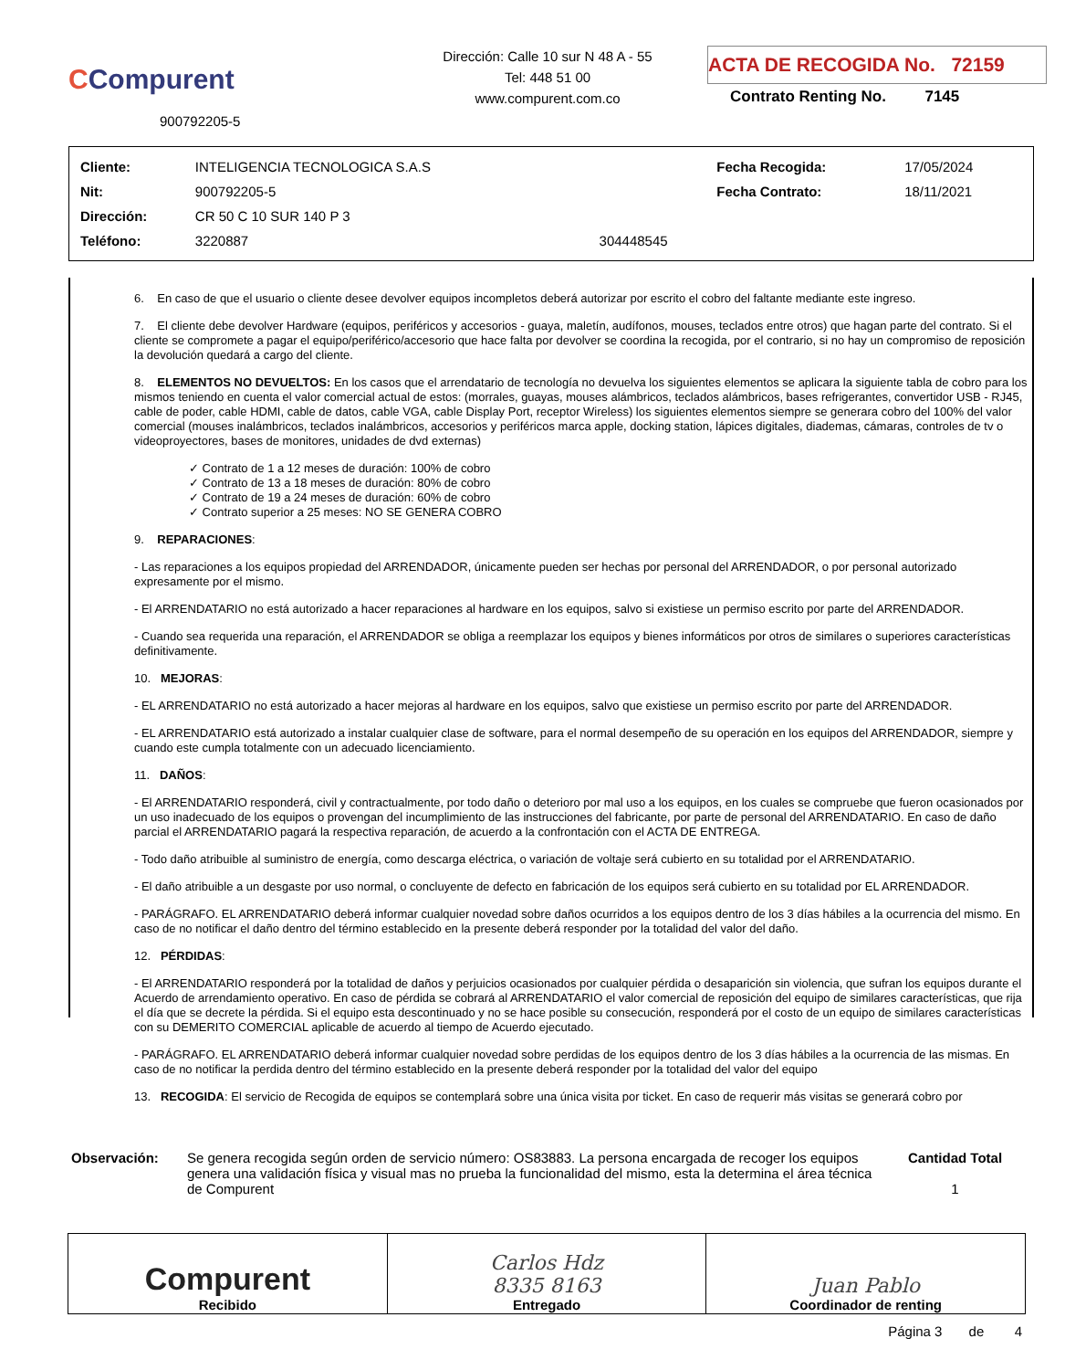CCompurent
900792205-5
Dirección: Calle 10 sur N 48 A - 55
Tel: 448 51 00
www.compurent.com.co
ACTA DE RECOGIDA No. 72159
Contrato Renting No. 7145
| Cliente: | INTELIGENCIA TECNOLOGICA S.A.S | | Fecha Recogida: | 17/05/2024 |
| Nit: | 900792205-5 | | Fecha Contrato: | 18/11/2021 |
| Dirección: | CR 50 C 10 SUR 140 P 3 | | | |
| Teléfono: | 3220887 | 304448545 | | |
6. En caso de que el usuario o cliente desee devolver equipos incompletos deberá autorizar por escrito el cobro del faltante mediante este ingreso.
7. El cliente debe devolver Hardware (equipos, periféricos y accesorios - guaya, maletín, audífonos, mouses, teclados entre otros) que hagan parte del contrato. Si el cliente se compromete a pagar el equipo/periférico/accesorio que hace falta por devolver se coordina la recogida, por el contrario, si no hay un compromiso de reposición la devolución quedará a cargo del cliente.
8. ELEMENTOS NO DEVUELTOS: En los casos que el arrendatario de tecnología no devuelva los siguientes elementos se aplicara la siguiente tabla de cobro para los mismos teniendo en cuenta el valor comercial actual de estos: (morrales, guayas, mouses alámbricos, teclados alámbricos, bases refrigerantes, convertidor USB - RJ45, cable de poder, cable HDMI, cable de datos, cable VGA, cable Display Port, receptor Wireless) los siguientes elementos siempre se generara cobro del 100% del valor comercial (mouses inalámbricos, teclados inalámbricos, accesorios y periféricos marca apple, docking station, lápices digitales, diademas, cámaras, controles de tv o videoproyectores, bases de monitores, unidades de dvd externas)
✓ Contrato de 1 a 12 meses de duración: 100% de cobro
✓ Contrato de 13 a 18 meses de duración: 80% de cobro
✓ Contrato de 19 a 24 meses de duración: 60% de cobro
✓ Contrato superior a 25 meses: NO SE GENERA COBRO
9. REPARACIONES:
- Las reparaciones a los equipos propiedad del ARRENDADOR, únicamente pueden ser hechas por personal del ARRENDADOR, o por personal autorizado expresamente por el mismo.
- El ARRENDATARIO no está autorizado a hacer reparaciones al hardware en los equipos, salvo si existiese un permiso escrito por parte del ARRENDADOR.
- Cuando sea requerida una reparación, el ARRENDADOR se obliga a reemplazar los equipos y bienes informáticos por otros de similares o superiores características definitivamente.
10. MEJORAS:
- EL ARRENDATARIO no está autorizado a hacer mejoras al hardware en los equipos, salvo que existiese un permiso escrito por parte del ARRENDADOR.
- EL ARRENDATARIO está autorizado a instalar cualquier clase de software, para el normal desempeño de su operación en los equipos del ARRENDADOR, siempre y cuando este cumpla totalmente con un adecuado licenciamiento.
11. DAÑOS:
- El ARRENDATARIO responderá, civil y contractualmente, por todo daño o deterioro por mal uso a los equipos, en los cuales se compruebe que fueron ocasionados por un uso inadecuado de los equipos o provengan del incumplimiento de las instrucciones del fabricante, por parte de personal del ARRENDATARIO. En caso de daño parcial el ARRENDATARIO pagará la respectiva reparación, de acuerdo a la confrontación con el ACTA DE ENTREGA.
- Todo daño atribuible al suministro de energía, como descarga eléctrica, o variación de voltaje será cubierto en su totalidad por el ARRENDATARIO.
- El daño atribuible a un desgaste por uso normal, o concluyente de defecto en fabricación de los equipos será cubierto en su totalidad por EL ARRENDADOR.
- PARÁGRAFO. EL ARRENDATARIO deberá informar cualquier novedad sobre daños ocurridos a los equipos dentro de los 3 días hábiles a la ocurrencia del mismo. En caso de no notificar el daño dentro del término establecido en la presente deberá responder por la totalidad del valor del daño.
12. PÉRDIDAS:
- El ARRENDATARIO responderá por la totalidad de daños y perjuicios ocasionados por cualquier pérdida o desaparición sin violencia, que sufran los equipos durante el Acuerdo de arrendamiento operativo. En caso de pérdida se cobrará al ARRENDATARIO el valor comercial de reposición del equipo de similares características, que rija el día que se decrete la pérdida. Si el equipo esta descontinuado y no se hace posible su consecución, responderá por el costo de un equipo de similares características con su DEMERITO COMERCIAL aplicable de acuerdo al tiempo de Acuerdo ejecutado.
- PARÁGRAFO. EL ARRENDATARIO deberá informar cualquier novedad sobre perdidas de los equipos dentro de los 3 días hábiles a la ocurrencia de las mismas. En caso de no notificar la perdida dentro del término establecido en la presente deberá responder por la totalidad del valor del equipo
13. RECOGIDA: El servicio de Recogida de equipos se contemplará sobre una única visita por ticket. En caso de requerir más visitas se generará cobro por
Observación: Se genera recogida según orden de servicio número: OS83883. La persona encargada de recoger los equipos genera una validación física y visual mas no prueba la funcionalidad del mismo, esta la determina el área técnica de Compurent
Cantidad Total
1
| Compurent Recibido | Carlos Hdz 8335 8163 Entregado | Juan Pablo Coordinador de renting |
Página 3 de 4